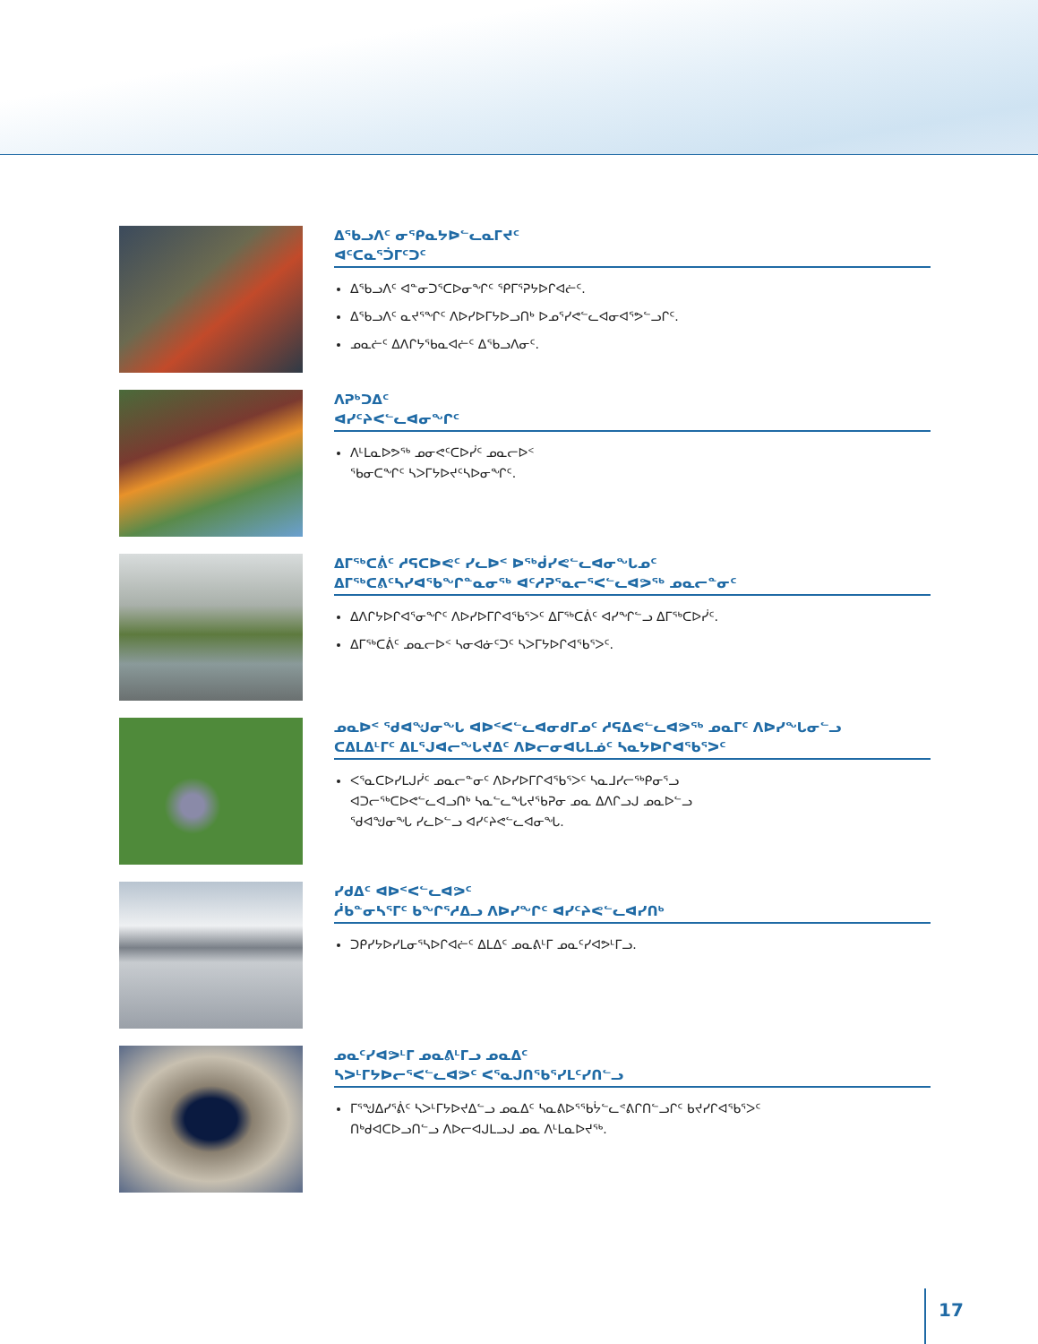ᐃᖃᓗᐱᑦ ᓂᕿᓇᔭᐅᓪᓚᓇᒥᔪᑦ
ᐊᑦᑕᓇᕐᑑᒥᑦᑐᑦ
ᐃᖃᓗᐱᑦ ᐊᓐᓂᑐᕐᑕᐅᓂᖏᑦ ᕿᒥᕐᕈᔭᐅᒋᐊᓖᑦ.
ᐃᖃᓗᐱᑦ ᓇᔪᕐᖏᑦ ᐱᐅᓯᐅᒥᔭᐅᓗᑎᒃ ᐅᓄᕐᓯᕙᓪᓚᐊᓂᐊᕐᕗᓪᓗᒋᑦ.
ᓄᓇᓖᑦ ᐃᐱᒋᔭᖃᓇᐊᓖᑦ ᐃᖃᓗᐱᓂᑦ.
ᐱᕈᒃᑐᐃᑦ
ᐊᓯᑦᔨᐸᓪᓚᐊᓂᖏᑦ
ᐱᒻᒪᓇᐅᕗᖅ ᓄᓂᕙᑦᑕᐅᓰᑦ ᓄᓇᓕᐅᑉ
ᖃᓂᑕᖏᑦ ᓴᐳᒥᔭᐅᔪᑦᓴᐅᓂᖏᑦ.
ᐃᒥᖅᑕᕖᑦ ᓱᕋᑕᐅᕙᑦ ᓯᓚᐅᑉ ᐅᖅᑰᓯᕙᓪᓚᐊᓂᖓᓄᑦ
ᐃᒥᖅᑕᕕᑦᓴᓯᐊᖃᖏᓐᓇᓂᖅ ᐊᑦᓱᕈᕐᓇᓕᕐᐸᓪᓚᐊᕗᖅ ᓄᓇᓕᓐᓂᑦ
ᐃᐱᒋᔭᐅᒋᐊᕐᓂᖏᑦ ᐱᐅᓯᐅᒥᒋᐊᖃᕐᐳᑦ ᐃᒥᖅᑕᕖᑦ ᐊᓯᖏᓪᓗ ᐃᒥᖅᑕᐅᓰᑦ.
ᐃᒥᖅᑕᕖᑦ ᓄᓇᓕᐅᑉ ᓴᓂᐊᓃᑦᑐᑦ ᓴᐳᒥᔭᐅᒋᐊᖃᕐᐳᑦ.
ᓄᓇᐅᑉ ᖁᐊᖑᓂᖓ ᐊᐅᑉᐸᓪᓚᐊᓂᑯᒥᓄᑦ ᓱᕋᐃᕙᓪᓚᐊᕗᖅ ᓄᓇᒥᑦ ᐱᐅᓯᖓᓂᓪᓗ
ᑕᐃᒪᐃᒻᒥᑦ ᐃᒪᕐᒍᐊᓕᖓᔪᐃᑦ ᐱᐅᓕᓂᐊᒐᒪᓅᑦ ᓴᓇᔭᐅᒋᐊᖃᕐᐳᑦ
ᐸᕐᓇᑕᐅᓯᒪᒍᓰᑦ ᓄᓇᓕᓐᓂᑦ ᐱᐅᓯᐅᒥᒋᐊᖃᕐᐳᑦ ᓴᓇᒧᓯᓕᖅᑭᓂᕐᓗ
ᐊᑐᓕᖅᑕᐅᕙᓪᓚᐊᓗᑎᒃ ᓴᓇᓪᓚᖓᔪᖃᕈᓂ ᓄᓇ ᐃᐱᒋᓗᒍ ᓄᓇᐅᓪᓗ
ᖁᐊᖑᓂᖓ ᓯᓚᐅᓪᓗ ᐊᓯᑦᔨᕙᓪᓚᐊᓂᖓ.
ᓯᑯᐃᑦ ᐊᐅᑉᐸᓪᓚᐊᕗᑦ
ᓲᑲᓐᓂᓴᕐᒥᑦ ᑲᖏᕐᓱᐃᓗ ᐱᐅᓯᖏᑦ ᐊᓯᑦᔨᕙᓪᓚᐊᓯᑎᒃ
ᑐᑭᓯᔭᐅᓯᒪᓂᕐᓴᐅᒋᐊᓖᑦ ᐃᒪᐃᑦ ᓄᓇᕕᒻᒥ ᓄᓇᑦᓯᐊᕗᒻᒥᓗ.
ᓄᓇᑦᓯᐊᕗᒻᒥ ᓄᓇᕕᒻᒥᓗ ᓄᓇᐃᑦ
ᓴᐳᒻᒥᔭᐅᓕᕐᐸᓪᓚᐊᕗᑦ ᐸᕐᓇᒍᑎᖃᕐᓯᒪᑦᓯᑎᓪᓗ
ᒥᕐᖑᐃᓯᕐᕖᑦ ᓴᐳᒻᒥᔭᐅᔪᐃᓪᓗ ᓄᓇᐃᑦ ᓴᓇᕕᐅᕐᖃᔮᓪᓚᕝᕕᒋᑎᓪᓗᒋᑦ ᑲᔪᓯᒋᐊᖃᕐᐳᑦ
ᑎᒃᑯᐊᑕᐅᓗᑎᓪᓗ ᐱᐅᓕᐊᒍᒪᓗᒍ ᓄᓇ ᐱᒻᒪᓇᐅᔪᖅ.
17